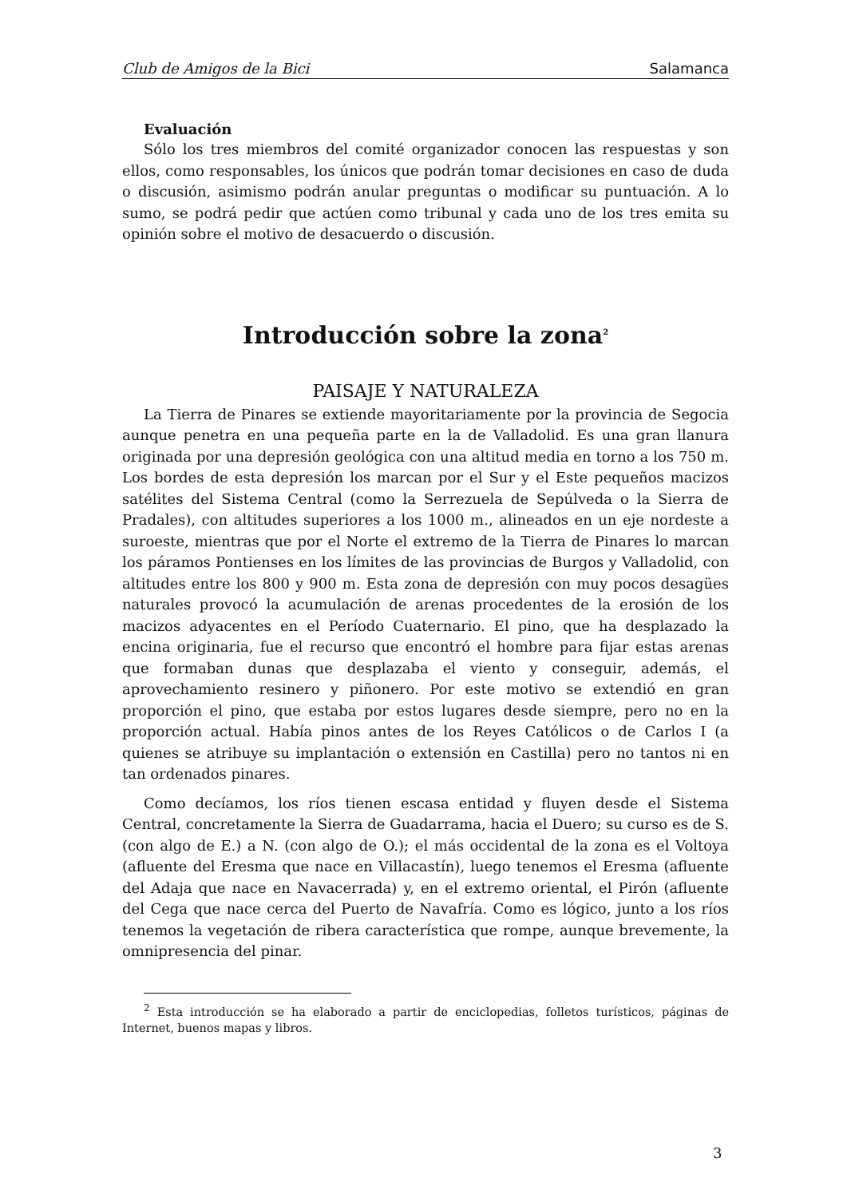Club de Amigos de la Bici Salamanca
Evaluación
Sólo los tres miembros del comité organizador conocen las respuestas y son ellos, como responsables, los únicos que podrán tomar decisiones en caso de duda o discusión, asimismo podrán anular preguntas o modificar su puntuación. A lo sumo, se podrá pedir que actúen como tribunal y cada uno de los tres emita su opinión sobre el motivo de desacuerdo o discusión.
Introducción sobre la zona<sup>2</sup>
PAISAJE Y NATURALEZA
La Tierra de Pinares se extiende mayoritariamente por la provincia de Segocia aunque penetra en una pequeña parte en la de Valladolid. Es una gran llanura originada por una depresión geológica con una altitud media en torno a los 750 m. Los bordes de esta depresión los marcan por el Sur y el Este pequeños macizos satélites del Sistema Central (como la Serrezuela de Sepúlveda o la Sierra de Pradales), con altitudes superiores a los 1000 m., alineados en un eje nordeste a suroeste, mientras que por el Norte el extremo de la Tierra de Pinares lo marcan los páramos Pontienses en los límites de las provincias de Burgos y Valladolid, con altitudes entre los 800 y 900 m. Esta zona de depresión con muy pocos desagües naturales provocó la acumulación de arenas procedentes de la erosión de los macizos adyacentes en el Período Cuaternario. El pino, que ha desplazado la encina originaria, fue el recurso que encontró el hombre para fijar estas arenas que formaban dunas que desplazaba el viento y conseguir, además, el aprovechamiento resinero y piñonero. Por este motivo se extendió en gran proporción el pino, que estaba por estos lugares desde siempre, pero no en la proporción actual. Había pinos antes de los Reyes Católicos o de Carlos I (a quienes se atribuye su implantación o extensión en Castilla) pero no tantos ni en tan ordenados pinares.
Como decíamos, los ríos tienen escasa entidad y fluyen desde el Sistema Central, concretamente la Sierra de Guadarrama, hacia el Duero; su curso es de S. (con algo de E.) a N. (con algo de O.); el más occidental de la zona es el Voltoya (afluente del Eresma que nace en Villacastín), luego tenemos el Eresma (afluente del Adaja que nace en Navacerrada) y, en el extremo oriental, el Pirón (afluente del Cega que nace cerca del Puerto de Navafría. Como es lógico, junto a los ríos tenemos la vegetación de ribera característica que rompe, aunque brevemente, la omnipresencia del pinar.
<sup>2</sup> Esta introducción se ha elaborado a partir de enciclopedias, folletos turísticos, páginas de Internet, buenos mapas y libros.
3